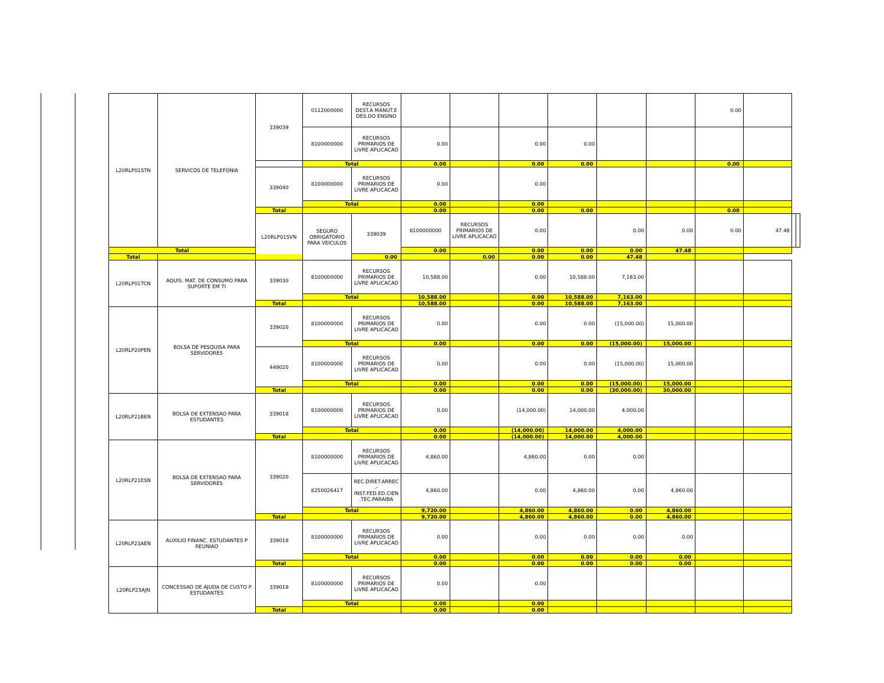| L20RLP01STN | SERVICOS DE TELEFONIA | 339039 | 0112000000 | RECURSOS DEST.A MANUT.E DES.DO ENSINO | | | | | | | 0.00 | | | |
| | | | 8100000000 | RECURSOS PRIMARIOS DE LIVRE APLICACAO | 0.00 | | 0.00 | 0.00 | | | | | | |
| | | | Total | | 0.00 | | 0.00 | 0.00 | | | 0.00 | | | |
| | | 339040 | 8100000000 | RECURSOS PRIMARIOS DE LIVRE APLICACAO | 0.00 | | 0.00 | | | | | | | |
| | | | Total | | 0.00 | | 0.00 | | | | | | | |
| | | Total | | | 0.00 | | 0.00 | 0.00 | | | 0.00 | | | |
| | | L20RLP01SVN | SEGURO OBRIGATORIO PARA VEICULOS | 339039 | 8100000000 | RECURSOS PRIMARIOS DE LIVRE APLICACAO | 0.00 | | 0.00 | 0.00 | 0.00 | 47.48 | | |
| Total | | | | | 0.00 | | 0.00 | 0.00 | 0.00 | 47.48 | | | | |
| Total | | | | 0.00 | | 0.00 | 0.00 | 0.00 | 47.48 | | | | | |
| L20RLP01TCN | AQUIS. MAT. DE CONSUMO PARA SUPORTE EM TI | 339030 | 8100000000 | RECURSOS PRIMARIOS DE LIVRE APLICACAO | 10,588.00 | | 0.00 | 10,588.00 | 7,163.00 | | | | | |
| | | | Total | | 10,588.00 | | 0.00 | 10,588.00 | 7,163.00 | | | | | |
| | | Total | | | 10,588.00 | | 0.00 | 10,588.00 | 7,163.00 | | | | | |
| L20RLP20PEN | BOLSA DE PESQUISA PARA SERVIDORES | 339020 | 8100000000 | RECURSOS PRIMARIOS DE LIVRE APLICACAO | 0.00 | | 0.00 | 0.00 | (15,000.00) | 15,000.00 | | | | |
| | | | Total | | 0.00 | | 0.00 | 0.00 | (15,000.00) | 15,000.00 | | | | |
| | | 449020 | 8100000000 | RECURSOS PRIMARIOS DE LIVRE APLICACAO | 0.00 | | 0.00 | 0.00 | (15,000.00) | 15,000.00 | | | | |
| | | | Total | | 0.00 | | 0.00 | 0.00 | (15,000.00) | 15,000.00 | | | | |
| | | Total | | | 0.00 | | 0.00 | 0.00 | (30,000.00) | 30,000.00 | | | | |
| L20RLP21BEN | BOLSA DE EXTENSAO PARA ESTUDANTES | 339018 | 8100000000 | RECURSOS PRIMARIOS DE LIVRE APLICACAO | 0.00 | | (14,000.00) | 14,000.00 | 4,000.00 | | | | | |
| | | | Total | | 0.00 | | (14,000.00) | 14,000.00 | 4,000.00 | | | | | |
| | | Total | | | 0.00 | | (14,000.00) | 14,000.00 | 4,000.00 | | | | | |
| L20RLP21ESN | BOLSA DE EXTENSAO PARA SERVIDORES | 339020 | 8100000000 | RECURSOS PRIMARIOS DE LIVRE APLICACAO | 4,860.00 | | 4,860.00 | 0.00 | 0.00 | | | | | |
| | | | 8250026417 | REC.DIRET.ARREC .- INST.FED.ED.CIEN .TEC.PARAIBA | 4,860.00 | | 0.00 | 4,860.00 | 0.00 | 4,860.00 | | | | |
| | | | Total | | 9,720.00 | | 4,860.00 | 4,860.00 | 0.00 | 4,860.00 | | | | |
| | | Total | | | 9,720.00 | | 4,860.00 | 4,860.00 | 0.00 | 4,860.00 | | | | |
| L20RLP23AEN | AUXILIO FINANC. ESTUDANTES P REUNIAO | 339018 | 8100000000 | RECURSOS PRIMARIOS DE LIVRE APLICACAO | 0.00 | | 0.00 | 0.00 | 0.00 | 0.00 | | | | |
| | | | Total | | 0.00 | | 0.00 | 0.00 | 0.00 | 0.00 | | | | |
| | | Total | | | 0.00 | | 0.00 | 0.00 | 0.00 | 0.00 | | | | |
| L20RLP23AJN | CONCESSAO DE AJUDA DE CUSTO P ESTUDANTES | 339018 | 8100000000 | RECURSOS PRIMARIOS DE LIVRE APLICACAO | 0.00 | | 0.00 | | | | | | | |
| | | | Total | | 0.00 | | 0.00 | | | | | | | |
| | | Total | | | 0.00 | | 0.00 | | | | | | | |